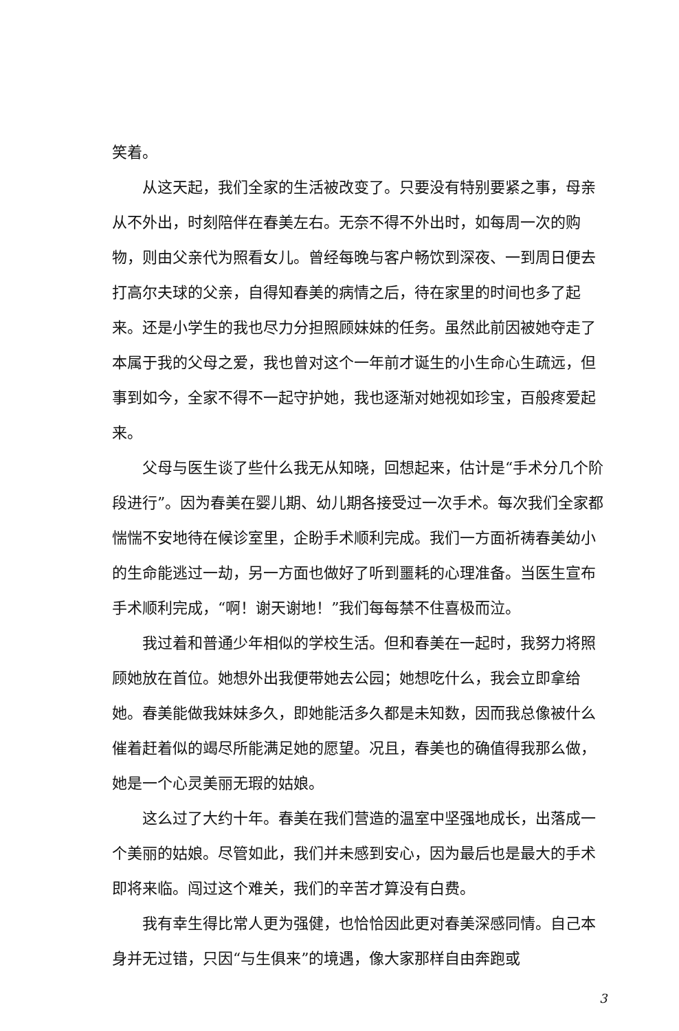笑着。
从这天起，我们全家的生活被改变了。只要没有特别要紧之事，母亲从不外出，时刻陪伴在春美左右。无奈不得不外出时，如每周一次的购物，则由父亲代为照看女儿。曾经每晚与客户畅饮到深夜、一到周日便去打高尔夫球的父亲，自得知春美的病情之后，待在家里的时间也多了起来。还是小学生的我也尽力分担照顾妹妹的任务。虽然此前因被她夺走了本属于我的父母之爱，我也曾对这个一年前才诞生的小生命心生疏远，但事到如今，全家不得不一起守护她，我也逐渐对她视如珍宝，百般疼爱起来。
父母与医生谈了些什么我无从知晓，回想起来，估计是“手术分几个阶段进行”。因为春美在婴儿期、幼儿期各接受过一次手术。每次我们全家都惴惴不安地待在候诊室里，企盼手术顺利完成。我们一方面祈祷春美幼小的生命能逃过一劫，另一方面也做好了听到噩耗的心理准备。当医生宣布手术顺利完成，“啊！谢天谢地！”我们每每禁不住喜极而泣。
我过着和普通少年相似的学校生活。但和春美在一起时，我努力将照顾她放在首位。她想外出我便带她去公园；她想吃什么，我会立即拿给她。春美能做我妹妹多久，即她能活多久都是未知数，因而我总像被什么催着赶着似的竭尽所能满足她的愿望。况且，春美也的确值得我那么做，她是一个心灵美丽无瑕的姑娘。
这么过了大约十年。春美在我们营造的温室中坚强地成长，出落成一个美丽的姑娘。尽管如此，我们并未感到安心，因为最后也是最大的手术即将来临。闯过这个难关，我们的辛苦才算没有白费。
我有幸生得比常人更为强健，也恰恰因此更对春美深感同情。自己本身并无过错，只因“与生俱来”的境遇，像大家那样自由奔跑或
3